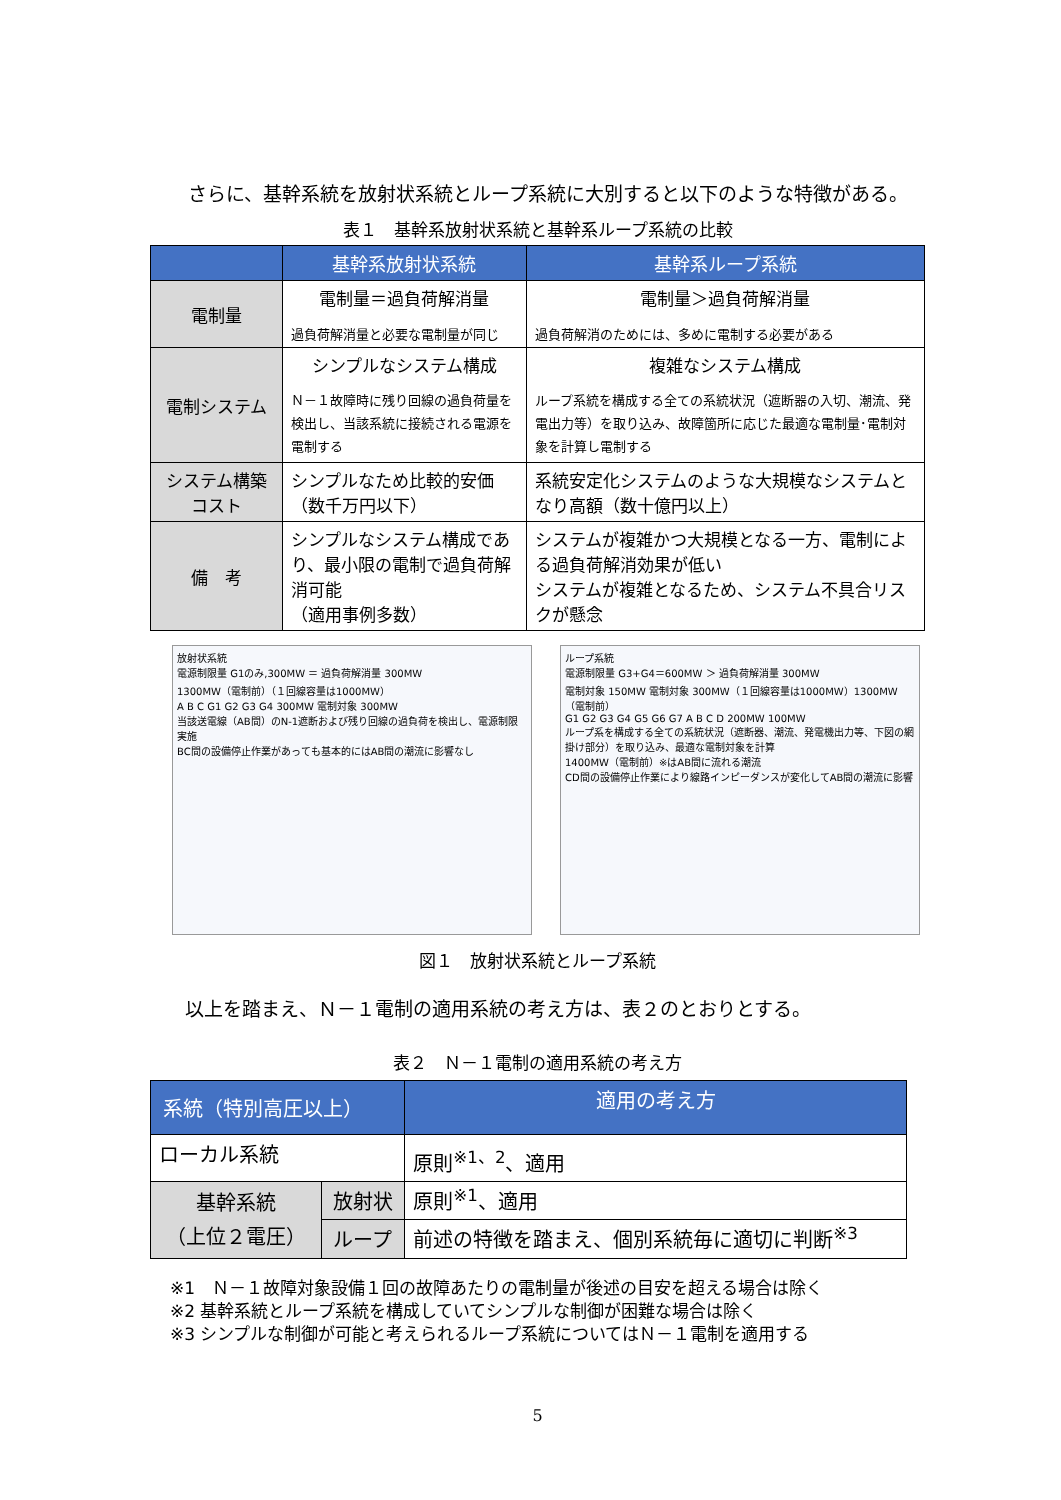さらに、基幹系統を放射状系統とループ系統に大別すると以下のような特徴がある。
表１　基幹系放射状系統と基幹系ループ系統の比較
| | 基幹系放射状系統 | 基幹系ループ系統 |
| --- | --- | --- |
| 電制量 | 電制量＝過負荷解消量 過負荷解消量と必要な電制量が同じ | 電制量＞過負荷解消量 過負荷解消のためには、多めに電制する必要がある |
| 電制システム | シンプルなシステム構成 Ｎ－１故障時に残り回線の過負荷量を検出し、当該系統に接続される電源を電制する | 複雑なシステム構成 ループ系統を構成する全ての系統状況（遮断器の入切、潮流、発電出力等）を取り込み、故障箇所に応じた最適な電制量･電制対象を計算し電制する |
| システム構築 コスト | シンプルなため比較的安価 （数千万円以下） | 系統安定化システムのような大規模なシステムとなり高額（数十億円以上） |
| 備 考 | シンプルなシステム構成であり、最小限の電制で過負荷解消可能 （適用事例多数） | システムが複雑かつ大規模となる一方、電制による過負荷解消効果が低い システムが複雑となるため、システム不具合リスクが懸念 |
放射状系統
電源制限量 G1のみ,300MW ＝ 過負荷解消量 300MW
1300MW（電制前）（１回線容量は1000MW）
A B C G1 G2 G3 G4 300MW 電制対象 300MW
当該送電線（AB間）のN-1遮断および残り回線の過負荷を検出し、電源制限実施
BC間の設備停止作業があっても基本的にはAB間の潮流に影響なし
ループ系統
電源制限量 G3+G4＝600MW ＞ 過負荷解消量 300MW
電制対象 150MW 電制対象 300MW（１回線容量は1000MW）1300MW（電制前）
G1 G2 G3 G4 G5 G6 G7 A B C D 200MW 100MW
ループ系を構成する全ての系統状況（遮断器、潮流、発電機出力等、下図の網掛け部分）を取り込み、最適な電制対象を計算
1400MW（電制前）※はAB間に流れる潮流
CD間の設備停止作業により線路インピーダンスが変化してAB間の潮流に影響
図１　放射状系統とループ系統
以上を踏まえ、Ｎ－１電制の適用系統の考え方は、表２のとおりとする。
表２　Ｎ－１電制の適用系統の考え方
| 系統（特別高圧以上） | | 適用の考え方 |
| --- | --- | --- |
| ローカル系統 | | 原則<sup>※1、2</sup>、適用 |
| 基幹系統 （上位２電圧） | 放射状 | 原則<sup>※1</sup>、適用 |
| | ループ | 前述の特徴を踏まえ、個別系統毎に適切に判断<sup>※3</sup> |
※1　Ｎ－１故障対象設備１回の故障あたりの電制量が後述の目安を超える場合は除く
※2 基幹系統とループ系統を構成していてシンプルな制御が困難な場合は除く
※3 シンプルな制御が可能と考えられるループ系統についてはＮ－１電制を適用する
5